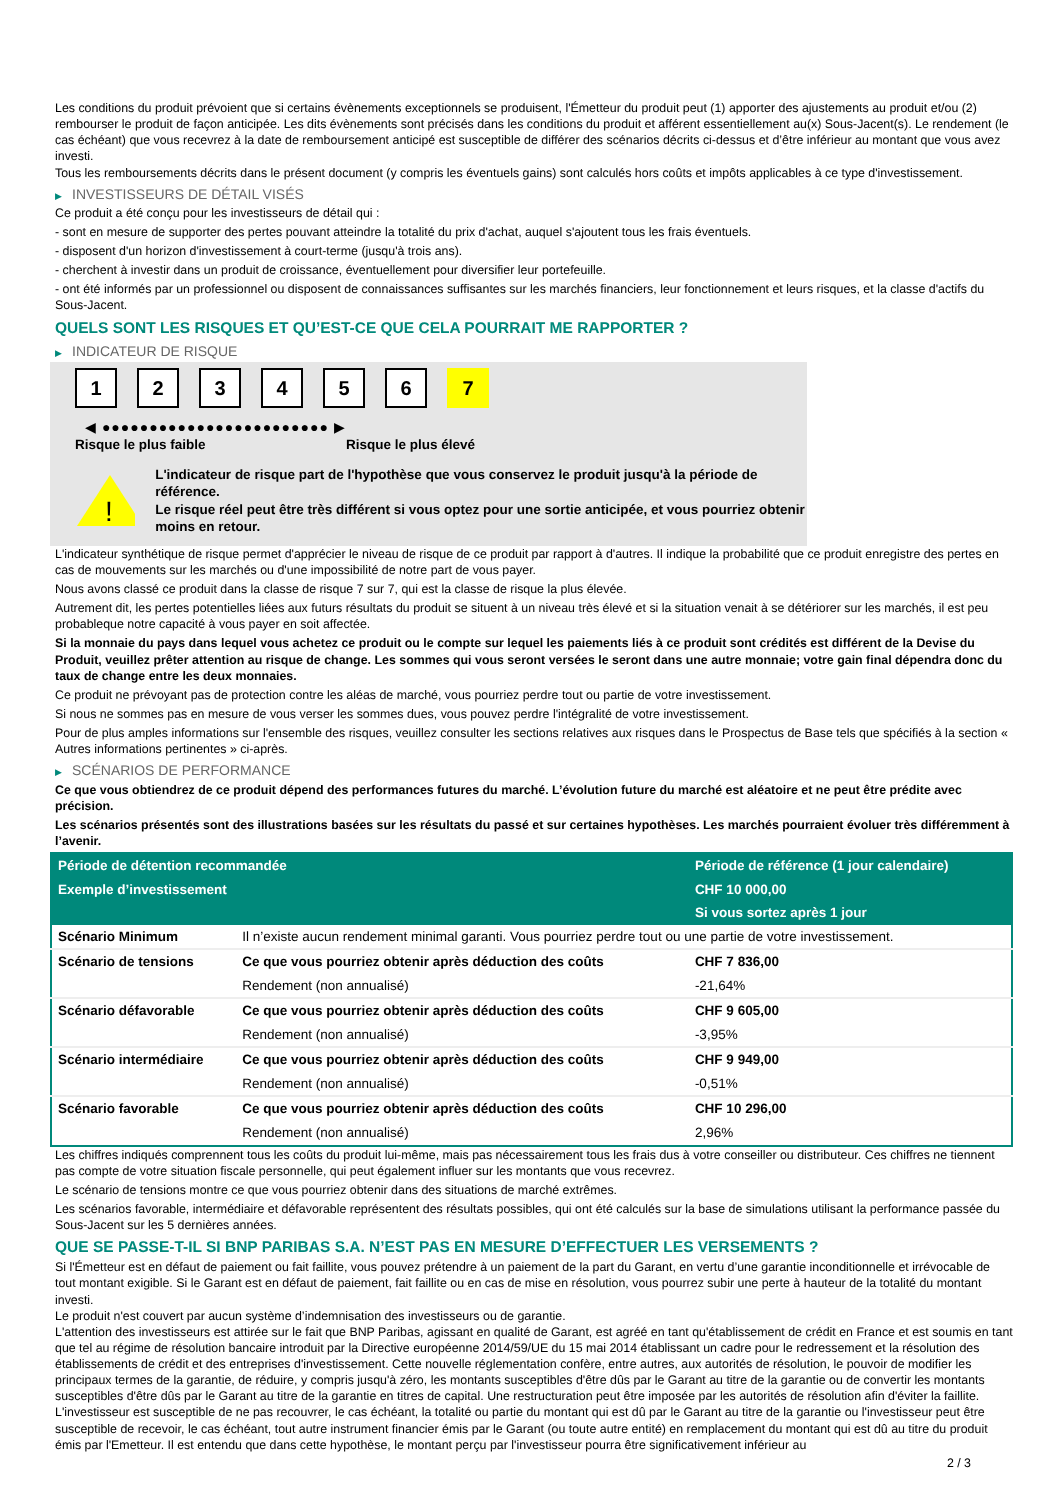Les conditions du produit prévoient que si certains évènements exceptionnels se produisent, l'Émetteur du produit peut (1) apporter des ajustements au produit et/ou (2) rembourser le produit de façon anticipée. Les dits évènements sont précisés dans les conditions du produit et afférent essentiellement au(x) Sous-Jacent(s). Le rendement (le cas échéant) que vous recevrez à la date de remboursement anticipé est susceptible de différer des scénarios décrits ci-dessus et d’être inférieur au montant que vous avez investi.
Tous les remboursements décrits dans le présent document (y compris les éventuels gains) sont calculés hors coûts et impôts applicables à ce type d'investissement.
▶ INVESTISSEURS DE DÉTAIL VISÉS
Ce produit a été conçu pour les investisseurs de détail qui :
- sont en mesure de supporter des pertes pouvant atteindre la totalité du prix d'achat, auquel s'ajoutent tous les frais éventuels.
- disposent d'un horizon d'investissement à court-terme (jusqu'à trois ans).
- cherchent à investir dans un produit de croissance, éventuellement pour diversifier leur portefeuille.
- ont été informés par un professionnel ou disposent de connaissances suffisantes sur les marchés financiers, leur fonctionnement et leurs risques, et la classe d'actifs du Sous-Jacent.
QUELS SONT LES RISQUES ET QU’EST-CE QUE CELA POURRAIT ME RAPPORTER ?
▶ INDICATEUR DE RISQUE
1 2 3 4 5 6 7
◀ ●●●●●●●●●●●●●●●●●●●●●●●● ▶
Risque le plus faible Risque le plus élevé
!
L'indicateur de risque part de l'hypothèse que vous conservez le produit jusqu'à la période de référence.
Le risque réel peut être très différent si vous optez pour une sortie anticipée, et vous pourriez obtenir moins en retour.
L'indicateur synthétique de risque permet d'apprécier le niveau de risque de ce produit par rapport à d'autres. Il indique la probabilité que ce produit enregistre des pertes en cas de mouvements sur les marchés ou d'une impossibilité de notre part de vous payer.
Nous avons classé ce produit dans la classe de risque 7 sur 7, qui est la classe de risque la plus élevée.
Autrement dit, les pertes potentielles liées aux futurs résultats du produit se situent à un niveau très élevé et si la situation venait à se détériorer sur les marchés, il est peu probableque notre capacité à vous payer en soit affectée.
Si la monnaie du pays dans lequel vous achetez ce produit ou le compte sur lequel les paiements liés à ce produit sont crédités est différent de la Devise du Produit, veuillez prêter attention au risque de change. Les sommes qui vous seront versées le seront dans une autre monnaie; votre gain final dépendra donc du taux de change entre les deux monnaies.
Ce produit ne prévoyant pas de protection contre les aléas de marché, vous pourriez perdre tout ou partie de votre investissement.
Si nous ne sommes pas en mesure de vous verser les sommes dues, vous pouvez perdre l'intégralité de votre investissement.
Pour de plus amples informations sur l'ensemble des risques, veuillez consulter les sections relatives aux risques dans le Prospectus de Base tels que spécifiés à la section « Autres informations pertinentes » ci-après.
▶ SCÉNARIOS DE PERFORMANCE
Ce que vous obtiendrez de ce produit dépend des performances futures du marché. L’évolution future du marché est aléatoire et ne peut être prédite avec précision.
Les scénarios présentés sont des illustrations basées sur les résultats du passé et sur certaines hypothèses. Les marchés pourraient évoluer très différemment à l’avenir.
| Période de détention recommandée | | Période de référence (1 jour calendaire) |
| --- | --- | --- |
| Exemple d’investissement | | CHF 10 000,00 |
| | | Si vous sortez après 1 jour |
| Scénario Minimum | Il n’existe aucun rendement minimal garanti. Vous pourriez perdre tout ou une partie de votre investissement. | |
| Scénario de tensions | Ce que vous pourriez obtenir après déduction des coûts | CHF 7 836,00 |
| | Rendement (non annualisé) | -21,64% |
| Scénario défavorable | Ce que vous pourriez obtenir après déduction des coûts | CHF 9 605,00 |
| | Rendement (non annualisé) | -3,95% |
| Scénario intermédiaire | Ce que vous pourriez obtenir après déduction des coûts | CHF 9 949,00 |
| | Rendement (non annualisé) | -0,51% |
| Scénario favorable | Ce que vous pourriez obtenir après déduction des coûts | CHF 10 296,00 |
| | Rendement (non annualisé) | 2,96% |
Les chiffres indiqués comprennent tous les coûts du produit lui-même, mais pas nécessairement tous les frais dus à votre conseiller ou distributeur. Ces chiffres ne tiennent pas compte de votre situation fiscale personnelle, qui peut également influer sur les montants que vous recevrez.
Le scénario de tensions montre ce que vous pourriez obtenir dans des situations de marché extrêmes.
Les scénarios favorable, intermédiaire et défavorable représentent des résultats possibles, qui ont été calculés sur la base de simulations utilisant la performance passée du Sous-Jacent sur les 5 dernières années.
QUE SE PASSE-T-IL SI BNP PARIBAS S.A. N’EST PAS EN MESURE D’EFFECTUER LES VERSEMENTS ?
Si l'Émetteur est en défaut de paiement ou fait faillite, vous pouvez prétendre à un paiement de la part du Garant, en vertu d’une garantie inconditionnelle et irrévocable de tout montant exigible. Si le Garant est en défaut de paiement, fait faillite ou en cas de mise en résolution, vous pourrez subir une perte à hauteur de la totalité du montant investi.
Le produit n'est couvert par aucun système d’indemnisation des investisseurs ou de garantie.
L'attention des investisseurs est attirée sur le fait que BNP Paribas, agissant en qualité de Garant, est agréé en tant qu'établissement de crédit en France et est soumis en tant que tel au régime de résolution bancaire introduit par la Directive européenne 2014/59/UE du 15 mai 2014 établissant un cadre pour le redressement et la résolution des établissements de crédit et des entreprises d'investissement. Cette nouvelle réglementation confère, entre autres, aux autorités de résolution, le pouvoir de modifier les principaux termes de la garantie, de réduire, y compris jusqu'à zéro, les montants susceptibles d'être dûs par le Garant au titre de la garantie ou de convertir les montants susceptibles d'être dûs par le Garant au titre de la garantie en titres de capital. Une restructuration peut être imposée par les autorités de résolution afin d'éviter la faillite. L'investisseur est susceptible de ne pas recouvrer, le cas échéant, la totalité ou partie du montant qui est dû par le Garant au titre de la garantie ou l'investisseur peut être susceptible de recevoir, le cas échéant, tout autre instrument financier émis par le Garant (ou toute autre entité) en remplacement du montant qui est dû au titre du produit émis par l'Emetteur. Il est entendu que dans cette hypothèse, le montant perçu par l'investisseur pourra être significativement inférieur au
2 / 3